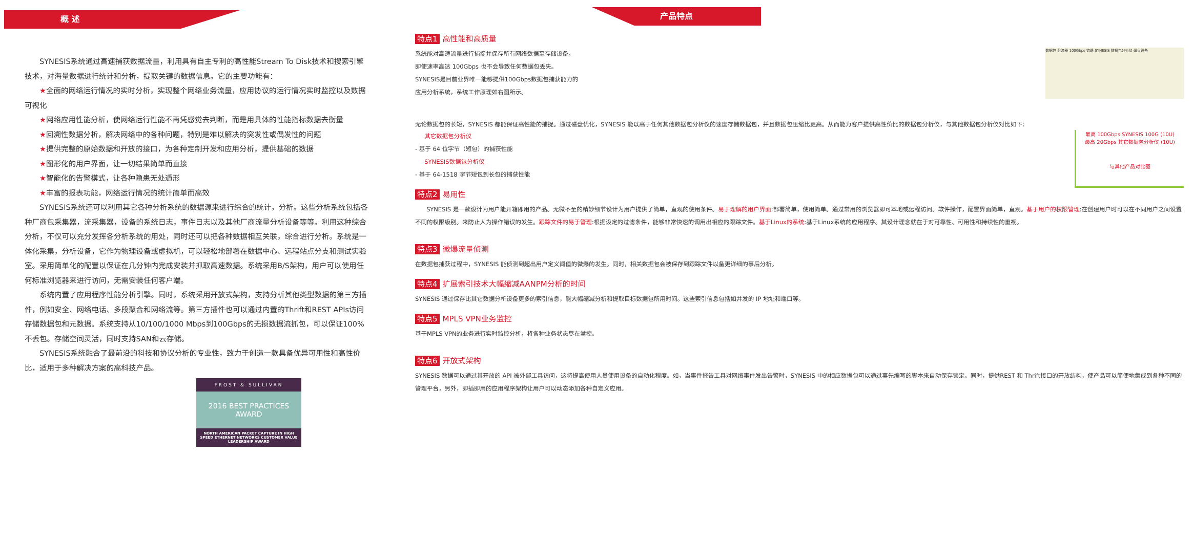概 述
SYNESIS系统通过高速捕获数据流量，利用具有自主专利的高性能Stream To Disk技术和搜索引擎技术，对海量数据进行统计和分析，提取关键的数据信息。它的主要功能有：
★全面的网络运行情况的实时分析，实现整个网络业务流量，应用协议的运行情况实时监控以及数据可视化
★网络应用性能分析，使网络运行性能不再凭感觉去判断，而是用具体的性能指标数据去衡量
★回溯性数据分析，解决网络中的各种问题，特别是难以解决的突发性或偶发性的问题
★提供完整的原始数据和开放的接口，为各种定制开发和应用分析，提供基础的数据
★图形化的用户界面，让一切结果简单而直接
★智能化的告警模式，让各种隐患无处遁形
★丰富的报表功能，网络运行情况的统计简单而高效
SYNESIS系统还可以利用其它各种分析系统的数据源来进行综合的统计，分析。这些分析系统包括各种厂商包采集器，流采集器，设备的系统日志，事件日志以及其他厂商流量分析设备等等。利用这种综合分析，不仅可以充分发挥各分析系统的用处，同时还可以把各种数据相互关联，综合进行分析。系统是一体化采集，分析设备，它作为物理设备或虚拟机，可以轻松地部署在数据中心、远程站点分支和测试实验室。采用简单化的配置以保证在几分钟内完成安装并抓取高速数据。系统采用B/S架构，用户可以使用任何标准浏览器来进行访问，无需安装任何客户端。
系统内置了应用程序性能分析引擎。同时，系统采用开放式架构，支持分析其他类型数据的第三方插件，例如安全、网络电话、多段聚合和网络流等。第三方插件也可以通过内置的Thrift和REST APIs访问存储数据包和元数据。系统支持从10/100/1000 Mbps到100Gbps的无损数据流抓包，可以保证100%不丢包。存储空间灵活，同时支持SAN和云存储。
SYNESIS系统融合了最前沿的科技和协议分析的专业性，致力于创造一款具备优异可用性和高性价比，适用于多种解决方案的高科技产品。
FROST & SULLIVAN
2016 BEST PRACTICES AWARD
NORTH AMERICAN PACKET CAPTURE IN HIGH SPEED ETHERNET NETWORKS CUSTOMER VALUE LEADERSHIP AWARD
产品特点
特点1 高性能和高质量
数据包 分流器 100Gbps 链路 SYNESIS 数据包分析仪 磁盘设备
系统能对高速流量进行捕捉并保存所有网络数据至存储设备，
即使速率高达 100Gbps 也不会导致任何数据包丢失。
SYNESIS是目前业界唯一能够提供100Gbps数据包捕获能力的
应用分析系统，系统工作原理如右图所示。
无论数据包的长短，SYNESIS 都能保证高性能的捕捉。通过磁盘优化，SYNESIS 能以高于任何其他数据包分析仪的速度存储数据包，并且数据包压缩比更高。从而能为客户提供高性价比的数据包分析仪，与其他数据包分析仪对比如下：
最高 100Gbps SYNESIS 100G (10U)
最高 20Gbps 其它数据包分析仪 (10U)
与其他产品对比图
其它数据包分析仪
- 基于 64 位字节（短包）的捕获性能
SYNESIS数据包分析仪
- 基于 64-1518 字节短包到长包的捕获性能
特点2 易用性
SYNESIS 是一款设计为用户能开箱即用的产品。无微不至的精妙细节设计为用户提供了简单，直观的使用条件。易于理解的用户界面:部署简单，使用简单。通过常用的浏览器即可本地或远程访问。软件操作，配置界面简单，直观。基于用户的权限管理:在创建用户时可以在不同用户之间设置不同的权限级别。来防止人为操作错误的发生。跟踪文件的易于管理:根据设定的过滤条件，能够非常快速的调用出相应的跟踪文件。基于Linux的系统:基于Linux系统的应用程序。其设计理念就在于对可靠性、可用性和持续性的重视。
特点3 微爆流量侦测
在数据包捕获过程中，SYNESIS 能侦测到超出用户定义阈值的微爆的发生。同时，相关数据包会被保存到跟踪文件以备更详细的事后分析。
特点4 扩展索引技术大幅缩减AANPM分析的时间
SYNESIS 通过保存比其它数据分析设备更多的索引信息，能大幅缩减分析和提取目标数据包所用时间。这些索引信息包括如并发的 IP 地址和端口等。
特点5 MPLS VPN业务监控
基于MPLS VPN的业务进行实时监控分析，将各种业务状态尽在掌控。
特点6 开放式架构
SYNESIS 数据可以通过其开放的 API 被外部工具访问，这将提高使用人员使用设备的自动化程度。如，当事件报告工具对网络事件发出告警时，SYNESIS 中的相应数据包可以通过事先编写的脚本来自动保存锁定。同时，提供REST 和 Thrift接口的开放结构，使产品可以简便地集成到各种不同的管理平台，另外，即插即用的应用程序架构让用户可以动态添加各种自定义应用。